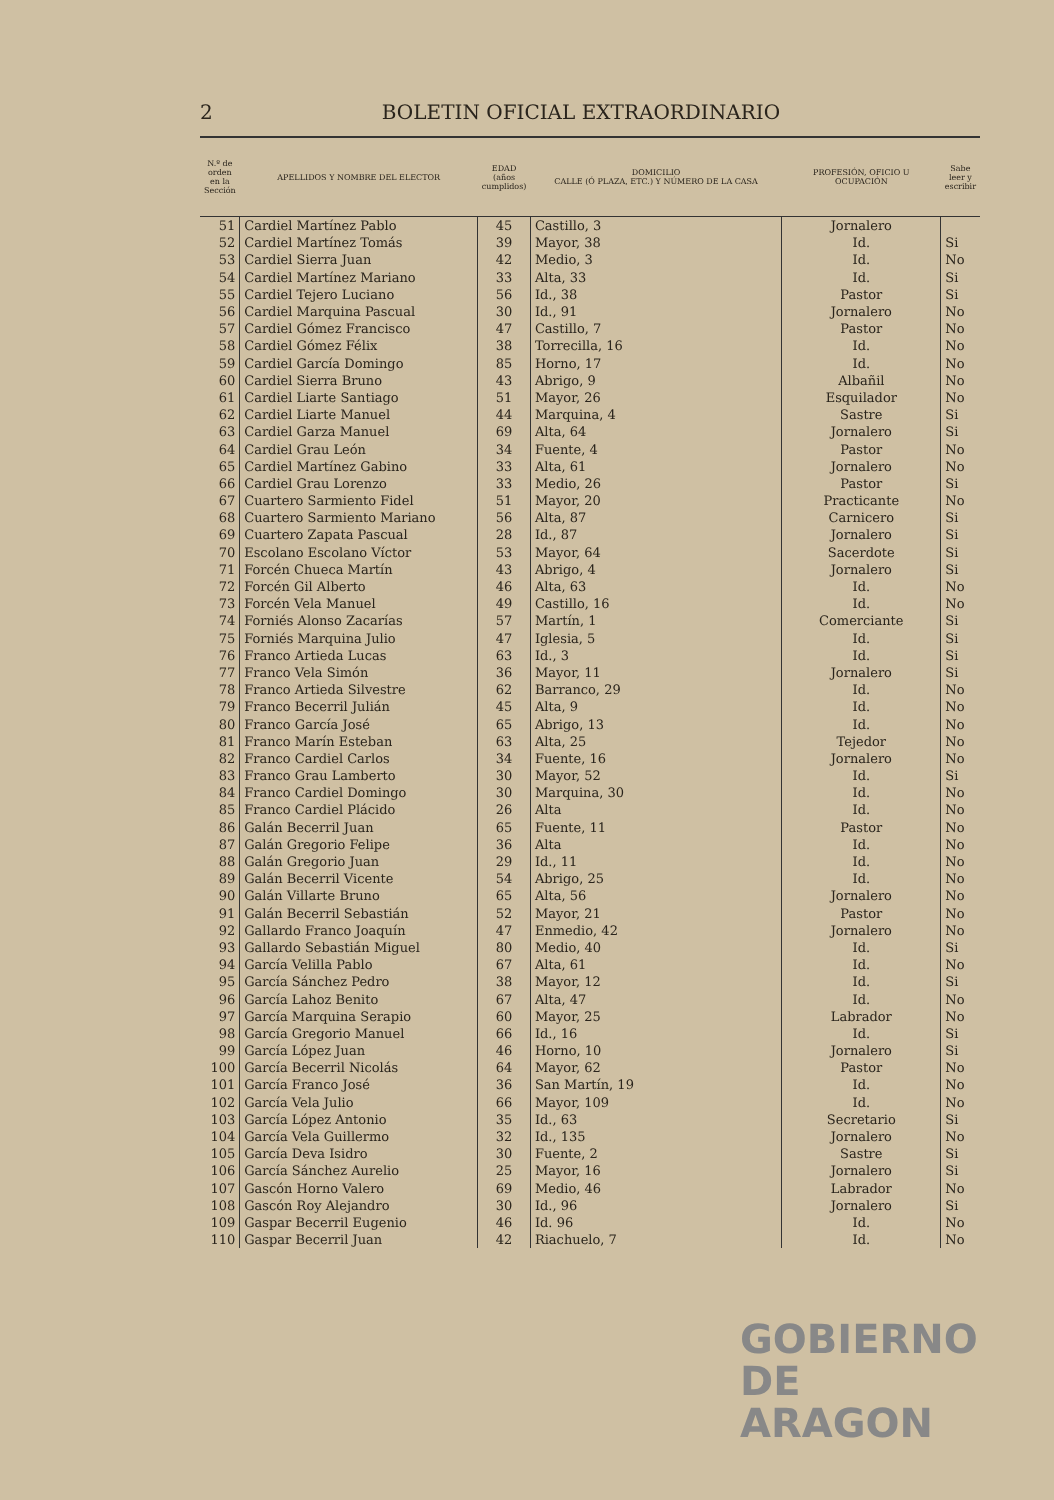2 BOLETIN OFICIAL EXTRAORDINARIO
| N.º de orden en la Sección | APELLIDOS Y NOMBRE DEL ELECTOR | EDAD (años cumplidos) | DOMICILIO CALLE (Ó PLAZA, ETC.) Y NÚMERO DE LA CASA | PROFESIÓN, OFICIO U OCUPACIÓN | Sabe leer y escribir |
| --- | --- | --- | --- | --- | --- |
| 51 | Cardiel Martínez Pablo | 45 | Castillo, 3 | Jornalero | |
| 52 | Cardiel Martínez Tomás | 39 | Mayor, 38 | Id. | Si |
| 53 | Cardiel Sierra Juan | 42 | Medio, 3 | Id. | No |
| 54 | Cardiel Martínez Mariano | 33 | Alta, 33 | Id. | Si |
| 55 | Cardiel Tejero Luciano | 56 | Id., 38 | Pastor | Si |
| 56 | Cardiel Marquina Pascual | 30 | Id., 91 | Jornalero | No |
| 57 | Cardiel Gómez Francisco | 47 | Castillo, 7 | Pastor | No |
| 58 | Cardiel Gómez Félix | 38 | Torrecilla, 16 | Id. | No |
| 59 | Cardiel García Domingo | 85 | Horno, 17 | Id. | No |
| 60 | Cardiel Sierra Bruno | 43 | Abrigo, 9 | Albañil | No |
| 61 | Cardiel Liarte Santiago | 51 | Mayor, 26 | Esquilador | No |
| 62 | Cardiel Liarte Manuel | 44 | Marquina, 4 | Sastre | Si |
| 63 | Cardiel Garza Manuel | 69 | Alta, 64 | Jornalero | Si |
| 64 | Cardiel Grau León | 34 | Fuente, 4 | Pastor | No |
| 65 | Cardiel Martínez Gabino | 33 | Alta, 61 | Jornalero | No |
| 66 | Cardiel Grau Lorenzo | 33 | Medio, 26 | Pastor | Si |
| 67 | Cuartero Sarmiento Fidel | 51 | Mayor, 20 | Practicante | No |
| 68 | Cuartero Sarmiento Mariano | 56 | Alta, 87 | Carnicero | Si |
| 69 | Cuartero Zapata Pascual | 28 | Id., 87 | Jornalero | Si |
| 70 | Escolano Escolano Víctor | 53 | Mayor, 64 | Sacerdote | Si |
| 71 | Forcén Chueca Martín | 43 | Abrigo, 4 | Jornalero | Si |
| 72 | Forcén Gil Alberto | 46 | Alta, 63 | Id. | No |
| 73 | Forcén Vela Manuel | 49 | Castillo, 16 | Id. | No |
| 74 | Forniés Alonso Zacarías | 57 | Martín, 1 | Comerciante | Si |
| 75 | Forniés Marquina Julio | 47 | Iglesia, 5 | Id. | Si |
| 76 | Franco Artieda Lucas | 63 | Id., 3 | Id. | Si |
| 77 | Franco Vela Simón | 36 | Mayor, 11 | Jornalero | Si |
| 78 | Franco Artieda Silvestre | 62 | Barranco, 29 | Id. | No |
| 79 | Franco Becerril Julián | 45 | Alta, 9 | Id. | No |
| 80 | Franco García José | 65 | Abrigo, 13 | Id. | No |
| 81 | Franco Marín Esteban | 63 | Alta, 25 | Tejedor | No |
| 82 | Franco Cardiel Carlos | 34 | Fuente, 16 | Jornalero | No |
| 83 | Franco Grau Lamberto | 30 | Mayor, 52 | Id. | Si |
| 84 | Franco Cardiel Domingo | 30 | Marquina, 30 | Id. | No |
| 85 | Franco Cardiel Plácido | 26 | Alta | Id. | No |
| 86 | Galán Becerril Juan | 65 | Fuente, 11 | Pastor | No |
| 87 | Galán Gregorio Felipe | 36 | Alta | Id. | No |
| 88 | Galán Gregorio Juan | 29 | Id., 11 | Id. | No |
| 89 | Galán Becerril Vicente | 54 | Abrigo, 25 | Id. | No |
| 90 | Galán Villarte Bruno | 65 | Alta, 56 | Jornalero | No |
| 91 | Galán Becerril Sebastián | 52 | Mayor, 21 | Pastor | No |
| 92 | Gallardo Franco Joaquín | 47 | Enmedio, 42 | Jornalero | No |
| 93 | Gallardo Sebastián Miguel | 80 | Medio, 40 | Id. | Si |
| 94 | García Velilla Pablo | 67 | Alta, 61 | Id. | No |
| 95 | García Sánchez Pedro | 38 | Mayor, 12 | Id. | Si |
| 96 | García Lahoz Benito | 67 | Alta, 47 | Id. | No |
| 97 | García Marquina Serapio | 60 | Mayor, 25 | Labrador | No |
| 98 | García Gregorio Manuel | 66 | Id., 16 | Id. | Si |
| 99 | García López Juan | 46 | Horno, 10 | Jornalero | Si |
| 100 | García Becerril Nicolás | 64 | Mayor, 62 | Pastor | No |
| 101 | García Franco José | 36 | San Martín, 19 | Id. | No |
| 102 | García Vela Julio | 66 | Mayor, 109 | Id. | No |
| 103 | García López Antonio | 35 | Id., 63 | Secretario | Si |
| 104 | García Vela Guillermo | 32 | Id., 135 | Jornalero | No |
| 105 | García Deva Isidro | 30 | Fuente, 2 | Sastre | Si |
| 106 | García Sánchez Aurelio | 25 | Mayor, 16 | Jornalero | Si |
| 107 | Gascón Horno Valero | 69 | Medio, 46 | Labrador | No |
| 108 | Gascón Roy Alejandro | 30 | Id., 96 | Jornalero | Si |
| 109 | Gaspar Becerril Eugenio | 46 | Id. 96 | Id. | No |
| 110 | Gaspar Becerril Juan | 42 | Riachuelo, 7 | Id. | No |
GOBIERNO
DE ARAGON